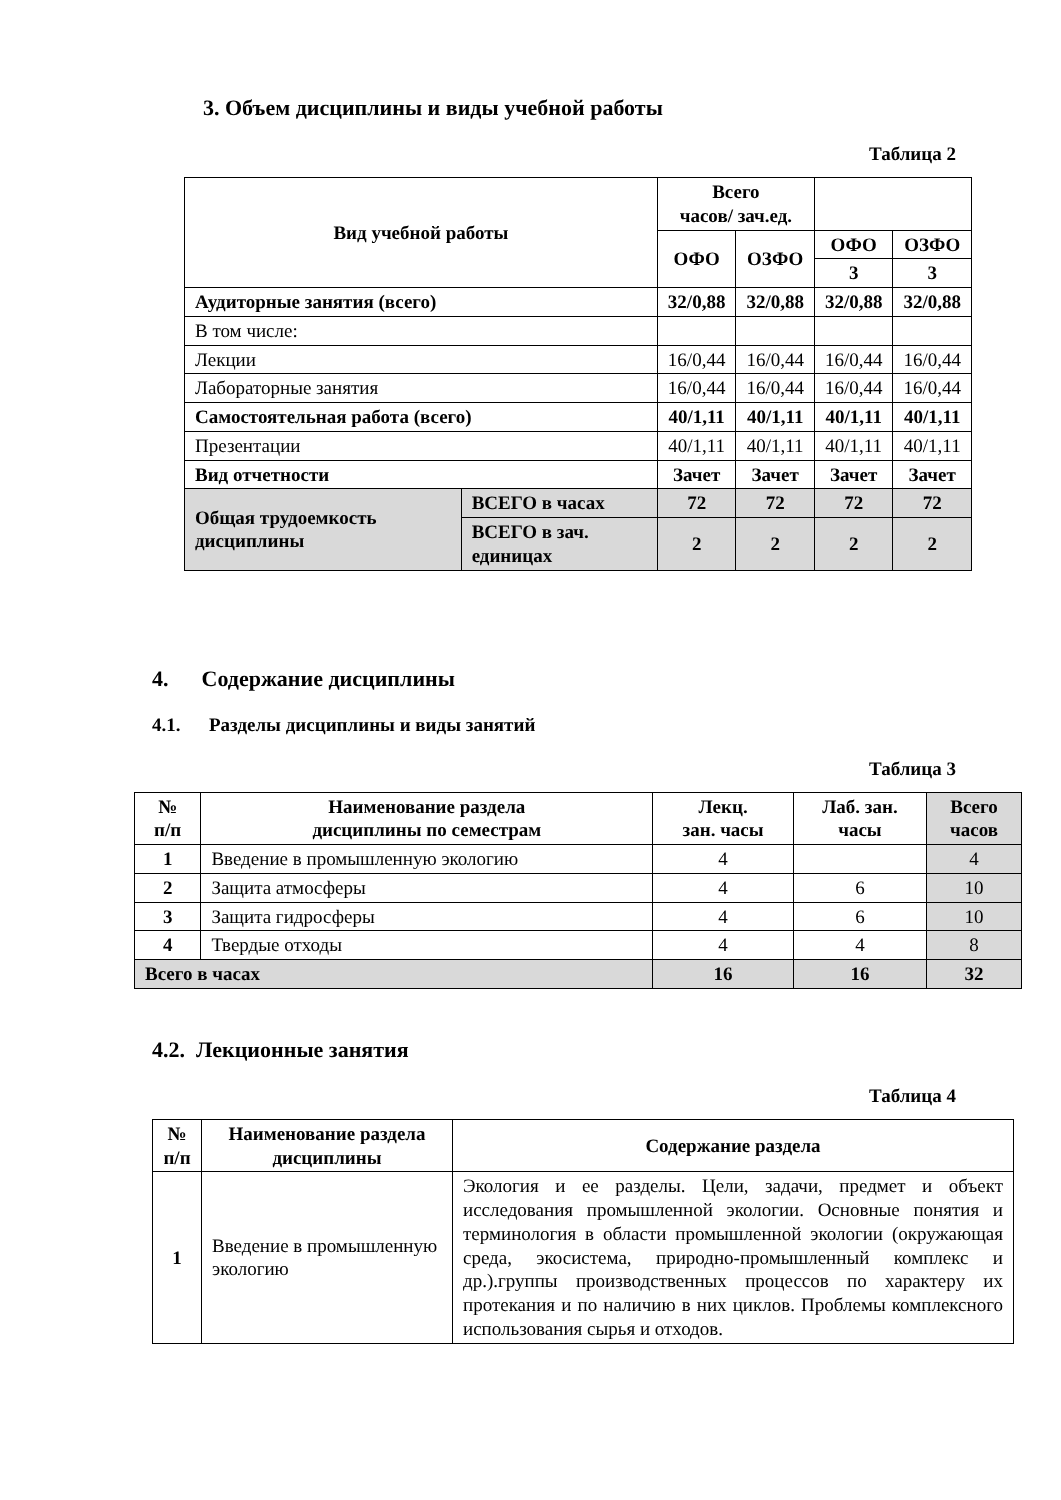3. Объем дисциплины и виды учебной работы
Таблица 2
| Вид учебной работы | | Всего часов/ зач.ед. | | | |
| --- | --- | --- | --- | --- | --- |
| | | ОФО | ОЗФО | ОФО | ОЗФО |
| | | | | 3 | 3 |
| Аудиторные занятия (всего) | | 32/0,88 | 32/0,88 | 32/0,88 | 32/0,88 |
| В том числе: | | | | | |
| Лекции | | 16/0,44 | 16/0,44 | 16/0,44 | 16/0,44 |
| Лабораторные занятия | | 16/0,44 | 16/0,44 | 16/0,44 | 16/0,44 |
| Самостоятельная работа (всего) | | 40/1,11 | 40/1,11 | 40/1,11 | 40/1,11 |
| Презентации | | 40/1,11 | 40/1,11 | 40/1,11 | 40/1,11 |
| Вид отчетности | | Зачет | Зачет | Зачет | Зачет |
| Общая трудоемкость дисциплины | ВСЕГО в часах | 72 | 72 | 72 | 72 |
| | ВСЕГО в зач. единицах | 2 | 2 | 2 | 2 |
4. Содержание дисциплины
4.1. Разделы дисциплины и виды занятий
Таблица 3
| № п/п | Наименование раздела дисциплины по семестрам | Лекц. зан. часы | Лаб. зан. часы | Всего часов |
| --- | --- | --- | --- | --- |
| 1 | Введение в промышленную экологию | 4 | | 4 |
| 2 | Защита атмосферы | 4 | 6 | 10 |
| 3 | Защита гидросферы | 4 | 6 | 10 |
| 4 | Твердые отходы | 4 | 4 | 8 |
| Всего в часах | | 16 | 16 | 32 |
4.2. Лекционные занятия
Таблица 4
| № п/п | Наименование раздела дисциплины | Содержание раздела |
| --- | --- | --- |
| 1 | Введение в промышленную экологию | Экология и ее разделы. Цели, задачи, предмет и объект исследования промышленной экологии. Основные понятия и терминология в области промышленной экологии (окружающая среда, экосистема, природно-промышленный комплекс и др.).группы производственных процессов по характеру их протекания и по наличию в них циклов. Проблемы комплексного использования сырья и отходов. |